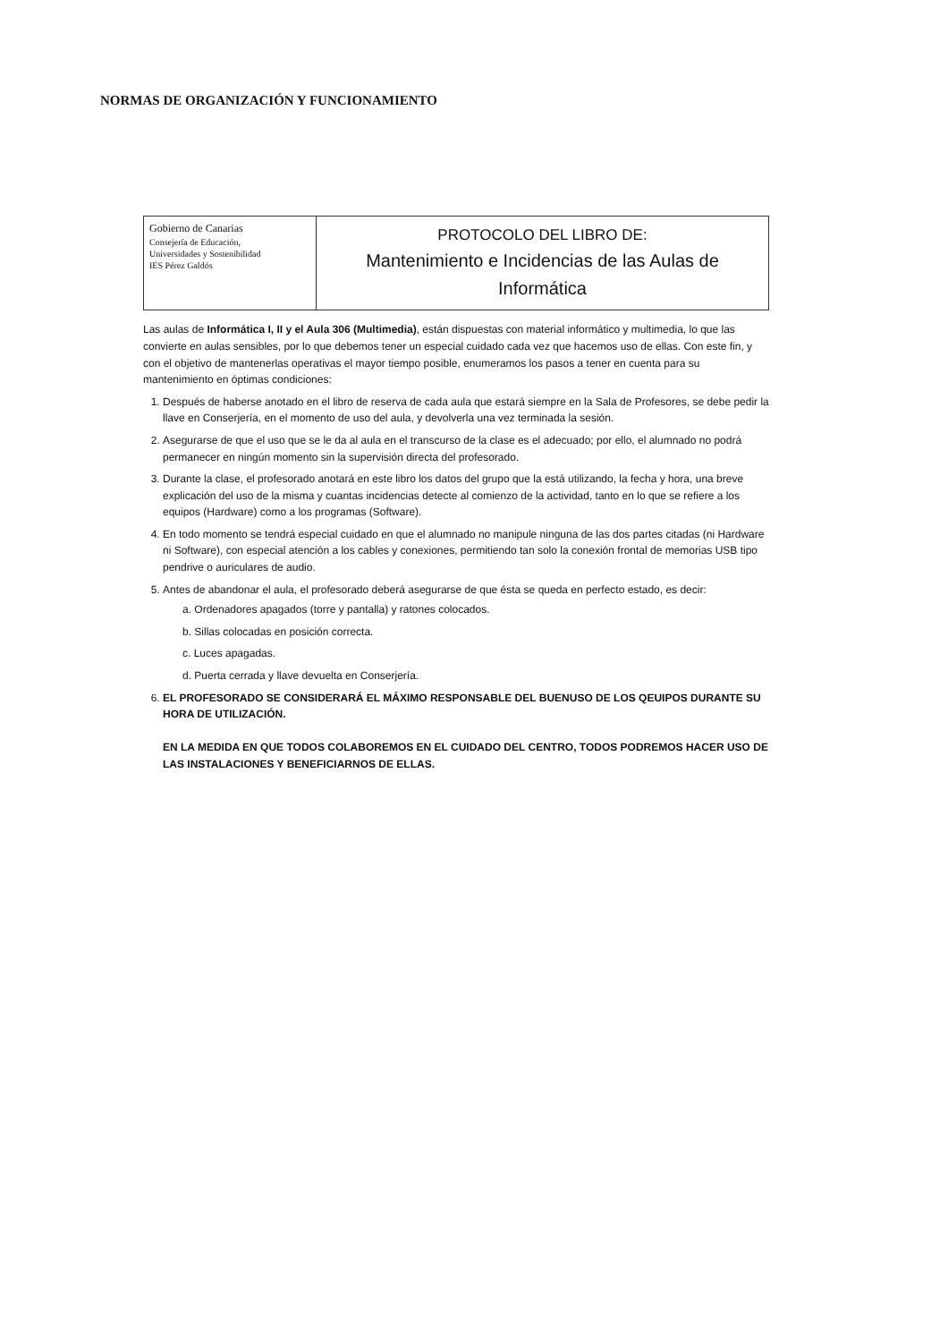NORMAS DE ORGANIZACIÓN Y FUNCIONAMIENTO
Gobierno de Canarias
Consejería de Educación,
Universidades y Sostenibilidad
IES Pérez Galdós
PROTOCOLO DEL LIBRO DE:
Mantenimiento e Incidencias de las Aulas de Informática
Las aulas de Informática I, II y el Aula 306 (Multimedia), están dispuestas con material informático y multimedia, lo que las convierte en aulas sensibles, por lo que debemos tener un especial cuidado cada vez que hacemos uso de ellas. Con este fin, y con el objetivo de mantenerlas operativas el mayor tiempo posible, enumeramos los pasos a tener en cuenta para su mantenimiento en óptimas condiciones:
1. Después de haberse anotado en el libro de reserva de cada aula que estará siempre en la Sala de Profesores, se debe pedir la llave en Conserjería, en el momento de uso del aula, y devolverla una vez terminada la sesión.
2. Asegurarse de que el uso que se le da al aula en el transcurso de la clase es el adecuado; por ello, el alumnado no podrá permanecer en ningún momento sin la supervisión directa del profesorado.
3. Durante la clase, el profesorado anotará en este libro los datos del grupo que la está utilizando, la fecha y hora, una breve explicación del uso de la misma y cuantas incidencias detecte al comienzo de la actividad, tanto en lo que se refiere a los equipos (Hardware) como a los programas (Software).
4. En todo momento se tendrá especial cuidado en que el alumnado no manipule ninguna de las dos partes citadas (ni Hardware ni Software), con especial atención a los cables y conexiones, permitiendo tan solo la conexión frontal de memorias USB tipo pendrive o auriculares de audio.
5. Antes de abandonar el aula, el profesorado deberá asegurarse de que ésta se queda en perfecto estado, es decir:
a. Ordenadores apagados (torre y pantalla) y ratones colocados.
b. Sillas colocadas en posición correcta.
c. Luces apagadas.
d. Puerta cerrada y llave devuelta en Conserjería.
6. EL PROFESORADO SE CONSIDERARÁ EL MÁXIMO RESPONSABLE DEL BUENUSO DE LOS QEUIPOS DURANTE SU HORA DE UTILIZACIÓN.
EN LA MEDIDA EN QUE TODOS COLABOREMOS EN EL CUIDADO DEL CENTRO, TODOS PODREMOS HACER USO DE LAS INSTALACIONES Y BENEFICIARNOS DE ELLAS.